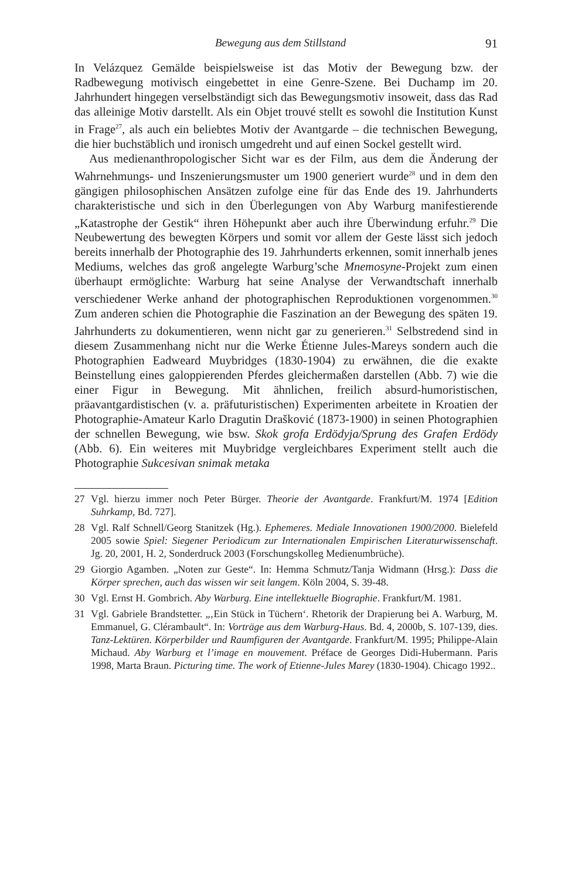Bewegung aus dem Stillstand 91
In Velázquez Gemälde beispielsweise ist das Motiv der Bewegung bzw. der Radbewegung motivisch eingebettet in eine Genre-Szene. Bei Duchamp im 20. Jahrhundert hingegen verselbständigt sich das Bewegungsmotiv insoweit, dass das Rad das alleinige Motiv darstellt. Als ein Objet trouvé stellt es sowohl die Institution Kunst in Frage<sup>27</sup>, als auch ein beliebtes Motiv der Avantgarde – die technischen Bewegung, die hier buchstäblich und ironisch umgedreht und auf einen Sockel gestellt wird.
Aus medienanthropologischer Sicht war es der Film, aus dem die Änderung der Wahrnehmungs- und Inszenierungsmuster um 1900 generiert wurde<sup>28</sup> und in dem den gängigen philosophischen Ansätzen zufolge eine für das Ende des 19. Jahrhunderts charakteristische und sich in den Überlegungen von Aby Warburg manifestierende „Katastrophe der Gestik“ ihren Höhepunkt aber auch ihre Überwindung erfuhr.<sup>29</sup> Die Neubewertung des bewegten Körpers und somit vor allem der Geste lässt sich jedoch bereits innerhalb der Photographie des 19. Jahrhunderts erkennen, somit innerhalb jenes Mediums, welches das groß angelegte Warburg’sche Mnemosyne-Projekt zum einen überhaupt ermöglichte: Warburg hat seine Analyse der Verwandtschaft innerhalb verschiedener Werke anhand der photographischen Reproduktionen vorgenommen.<sup>30</sup> Zum anderen schien die Photographie die Faszination an der Bewegung des späten 19. Jahrhunderts zu dokumentieren, wenn nicht gar zu generieren.<sup>31</sup> Selbstredend sind in diesem Zusammenhang nicht nur die Werke Étienne Jules-Mareys sondern auch die Photographien Eadweard Muybridges (1830-1904) zu erwähnen, die die exakte Beinstellung eines galoppierenden Pferdes gleichermaßen darstellen (Abb. 7) wie die einer Figur in Bewegung. Mit ähnlichen, freilich absurd-humoristischen, präavantgardistischen (v. a. präfuturistischen) Experimenten arbeitete in Kroatien der Photographie-Amateur Karlo Dragutin Drašković (1873-1900) in seinen Photographien der schnellen Bewegung, wie bsw. Skok grofa Erdödyja/Sprung des Grafen Erdödy (Abb. 6). Ein weiteres mit Muybridge vergleichbares Experiment stellt auch die Photographie Sukcesivan snimak metaka
27 Vgl. hierzu immer noch Peter Bürger. Theorie der Avantgarde. Frankfurt/M. 1974 [Edition Suhrkamp, Bd. 727].
28 Vgl. Ralf Schnell/Georg Stanitzek (Hg.). Ephemeres. Mediale Innovationen 1900/2000. Bielefeld 2005 sowie Spiel: Siegener Periodicum zur Internationalen Empirischen Literaturwissenschaft. Jg. 20, 2001, H. 2, Sonderdruck 2003 (Forschungskolleg Medienumbrüche).
29 Giorgio Agamben. „Noten zur Geste“. In: Hemma Schmutz/Tanja Widmann (Hrsg.): Dass die Körper sprechen, auch das wissen wir seit langem. Köln 2004, S. 39-48.
30 Vgl. Ernst H. Gombrich. Aby Warburg. Eine intellektuelle Biographie. Frankfurt/M. 1981.
31 Vgl. Gabriele Brandstetter. „‚Ein Stück in Tüchern‘. Rhetorik der Drapierung bei A. Warburg, M. Emmanuel, G. Clérambault“. In: Vorträge aus dem Warburg-Haus. Bd. 4, 2000b, S. 107-139, dies. Tanz-Lektüren. Körperbilder und Raumfiguren der Avantgarde. Frankfurt/M. 1995; Philippe-Alain Michaud. Aby Warburg et l’image en mouvement. Préface de Georges Didi-Hubermann. Paris 1998, Marta Braun. Picturing time. The work of Etienne-Jules Marey (1830-1904). Chicago 1992..